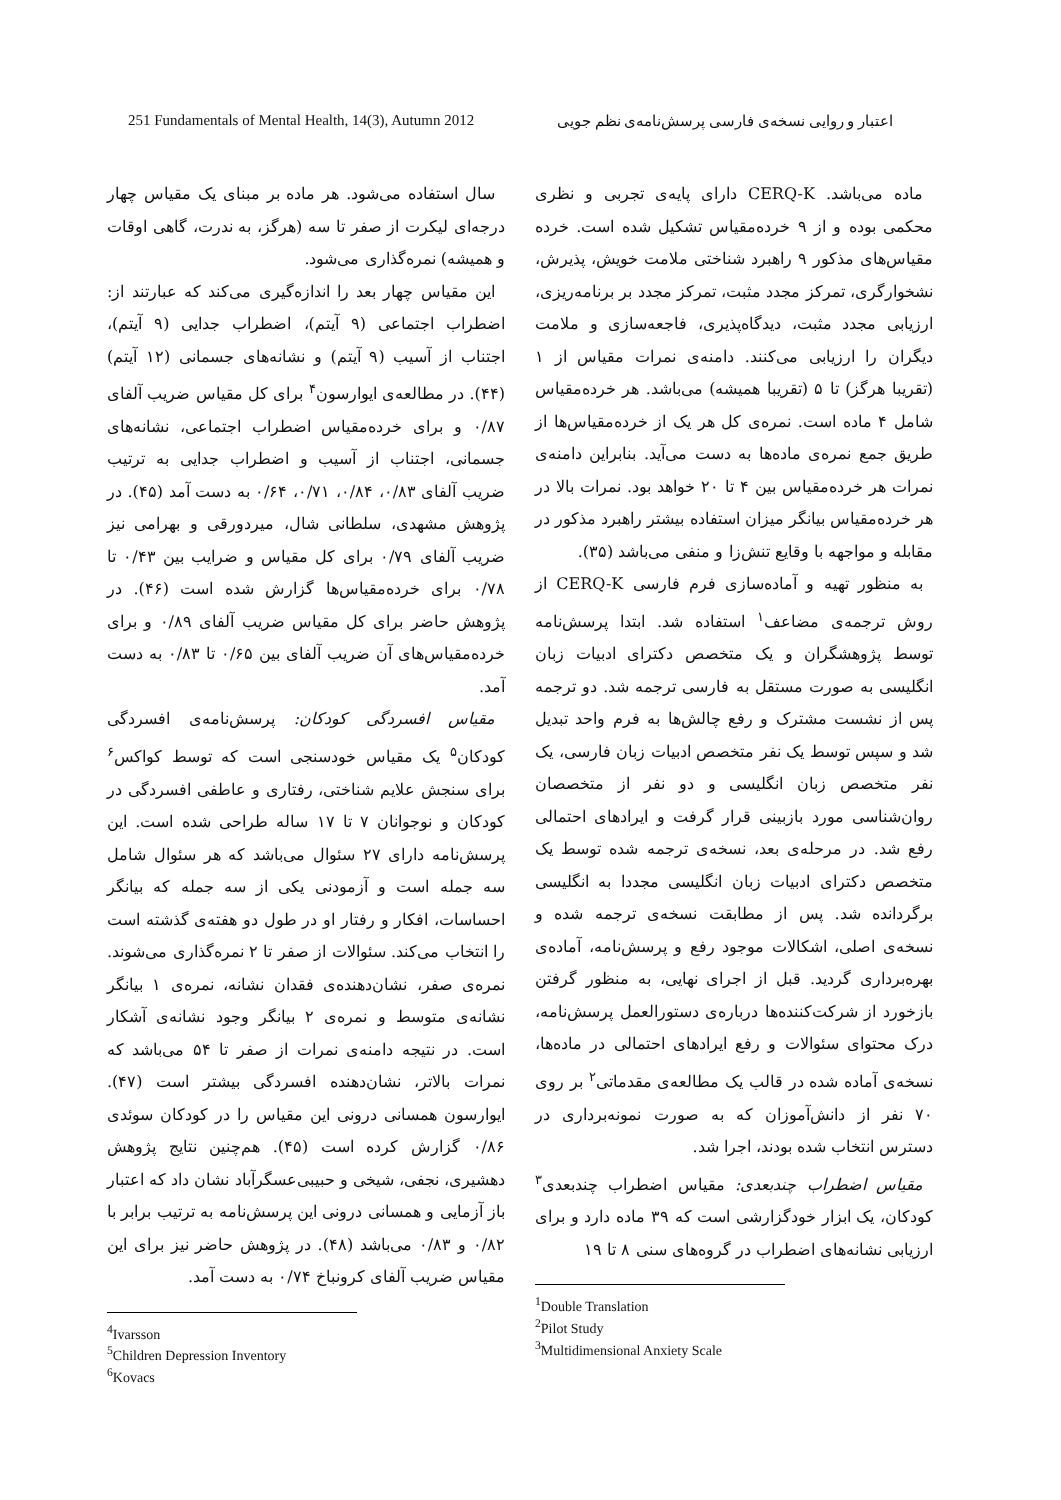251 Fundamentals of Mental Health, 14(3), Autumn 2012 اعتبار و روایی نسخه‌ی فارسی پرسش‌نامه‌ی نظم جویی
ماده می‌باشد. CERQ-K دارای پایه‌ی تجربی و نظری محکمی بوده و از ۹ خرده‌مقیاس تشکیل شده است. خرده مقیاس‌های مذکور ۹ راهبرد شناختی ملامت خویش، پذیرش، نشخوارگری، تمرکز مجدد مثبت، تمرکز مجدد بر برنامه‌ریزی، ارزیابی مجدد مثبت، دیدگاه‌پذیری، فاجعه‌سازی و ملامت دیگران را ارزیابی می‌کنند. دامنه‌ی نمرات مقیاس از ۱ (تقریبا هرگز) تا ۵ (تقریبا همیشه) می‌باشد. هر خرده‌مقیاس شامل ۴ ماده است. نمره‌ی کل هر یک از خرده‌مقیاس‌ها از طریق جمع نمره‌ی ماده‌ها به دست می‌آید. بنابراین دامنه‌ی نمرات هر خرده‌مقیاس بین ۴ تا ۲۰ خواهد بود. نمرات بالا در هر خرده‌مقیاس بیانگر میزان استفاده بیشتر راهبرد مذکور در مقابله و مواجهه با وقایع تنش‌زا و منفی می‌باشد (۳۵).
به منظور تهیه و آماده‌سازی فرم فارسی CERQ-K از روش ترجمه‌ی مضاعف<sup>۱</sup> استفاده شد. ابتدا پرسش‌نامه توسط پژوهشگران و یک متخصص دکترای ادبیات زبان انگلیسی به صورت مستقل به فارسی ترجمه شد. دو ترجمه پس از نشست مشترک و رفع چالش‌ها به فرم واحد تبدیل شد و سپس توسط یک نفر متخصص ادبیات زبان فارسی، یک نفر متخصص زبان انگلیسی و دو نفر از متخصصان روان‌شناسی مورد بازبینی قرار گرفت و ایرادهای احتمالی رفع شد. در مرحله‌ی بعد، نسخه‌ی ترجمه شده توسط یک متخصص دکترای ادبیات زبان انگلیسی مجددا به انگلیسی برگردانده شد. پس از مطابقت نسخه‌ی ترجمه شده و نسخه‌ی اصلی، اشکالات موجود رفع و پرسش‌نامه، آماده‌ی بهره‌برداری گردید. قبل از اجرای نهایی، به منظور گرفتن بازخورد از شرکت‌کننده‌ها درباره‌ی دستورالعمل پرسش‌نامه، درک محتوای سئوالات و رفع ایرادهای احتمالی در ماده‌ها، نسخه‌ی آماده شده در قالب یک مطالعه‌ی مقدماتی<sup>۲</sup> بر روی ۷۰ نفر از دانش‌آموزان که به صورت نمونه‌برداری در دسترس انتخاب شده بودند، اجرا شد.
مقیاس اضطراب چندبعدی: مقیاس اضطراب چندبعدی<sup>۳</sup> کودکان، یک ابزار خودگزارشی است که ۳۹ ماده دارد و برای ارزیابی نشانه‌های اضطراب در گروه‌های سنی ۸ تا ۱۹
<sup>1</sup> Double Translation
<sup>2</sup> Pilot Study
<sup>3</sup> Multidimensional Anxiety Scale
سال استفاده می‌شود. هر ماده بر مبنای یک مقیاس چهار درجه‌ای لیکرت از صفر تا سه (هرگز، به ندرت، گاهی اوقات و همیشه) نمره‌گذاری می‌شود.
این مقیاس چهار بعد را اندازه‌گیری می‌کند که عبارتند از: اضطراب اجتماعی (۹ آیتم)، اضطراب جدایی (۹ آیتم)، اجتناب از آسیب (۹ آیتم) و نشانه‌های جسمانی (۱۲ آیتم) (۴۴). در مطالعه‌ی ایوارسون<sup>۴</sup> برای کل مقیاس ضریب آلفای ۰/۸۷ و برای خرده‌مقیاس اضطراب اجتماعی، نشانه‌های جسمانی، اجتناب از آسیب و اضطراب جدایی به ترتیب ضریب آلفای ۰/۸۳، ۰/۸۴، ۰/۷۱، ۰/۶۴ به دست آمد (۴۵). در پژوهش مشهدی، سلطانی شال، میردورقی و بهرامی نیز ضریب آلفای ۰/۷۹ برای کل مقیاس و ضرایب بین ۰/۴۳ تا ۰/۷۸ برای خرده‌مقیاس‌ها گزارش شده است (۴۶). در پژوهش حاضر برای کل مقیاس ضریب آلفای ۰/۸۹ و برای خرده‌مقیاس‌های آن ضریب آلفای بین ۰/۶۵ تا ۰/۸۳ به دست آمد.
مقیاس افسردگی کودکان: پرسش‌نامه‌ی افسردگی کودکان<sup>۵</sup> یک مقیاس خودسنجی است که توسط کواکس<sup>۶</sup> برای سنجش علایم شناختی، رفتاری و عاطفی افسردگی در کودکان و نوجوانان ۷ تا ۱۷ ساله طراحی شده است. این پرسش‌نامه دارای ۲۷ سئوال می‌باشد که هر سئوال شامل سه جمله است و آزمودنی یکی از سه جمله که بیانگر احساسات، افکار و رفتار او در طول دو هفته‌ی گذشته است را انتخاب می‌کند. سئوالات از صفر تا ۲ نمره‌گذاری می‌شوند. نمره‌ی صفر، نشان‌دهنده‌ی فقدان نشانه، نمره‌ی ۱ بیانگر نشانه‌ی متوسط و نمره‌ی ۲ بیانگر وجود نشانه‌ی آشکار است. در نتیجه دامنه‌ی نمرات از صفر تا ۵۴ می‌باشد که نمرات بالاتر، نشان‌دهنده افسردگی بیشتر است (۴۷). ایوارسون همسانی درونی این مقیاس را در کودکان سوئدی ۰/۸۶ گزارش کرده است (۴۵). هم‌چنین نتایج پژوهش دهشیری، نجفی، شیخی و حبیبی‌عسگرآباد نشان داد که اعتبار باز آزمایی و همسانی درونی این پرسش‌نامه به ترتیب برابر با ۰/۸۲ و ۰/۸۳ می‌باشد (۴۸). در پژوهش حاضر نیز برای این مقیاس ضریب آلفای کرونباخ ۰/۷۴ به دست آمد.
<sup>4</sup> Ivarsson
<sup>5</sup> Children Depression Inventory
<sup>6</sup> Kovacs